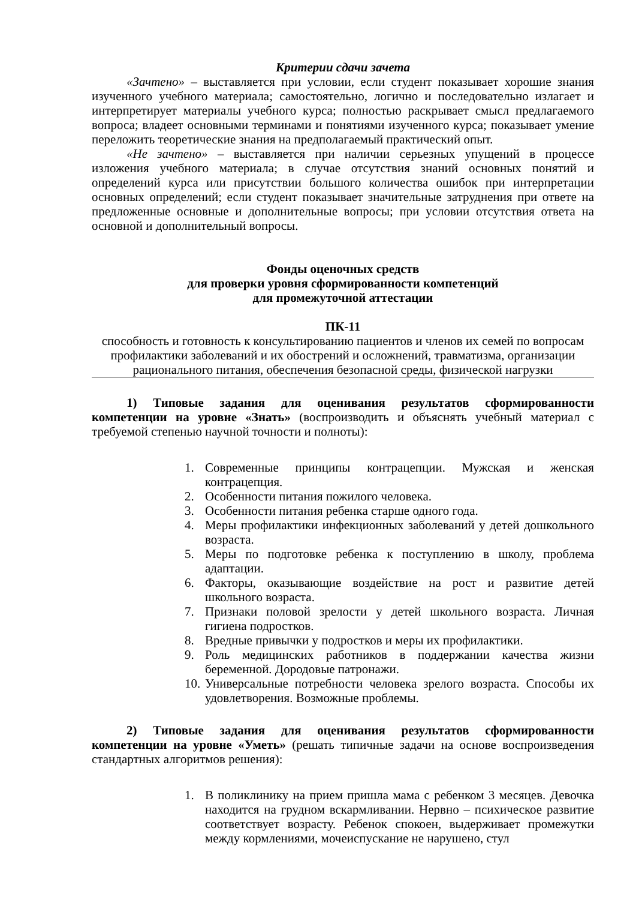Критерии сдачи зачета
«Зачтено» – выставляется при условии, если студент показывает хорошие знания изученного учебного материала; самостоятельно, логично и последовательно излагает и интерпретирует материалы учебного курса; полностью раскрывает смысл предлагаемого вопроса; владеет основными терминами и понятиями изученного курса; показывает умение переложить теоретические знания на предполагаемый практический опыт.
«Не зачтено» – выставляется при наличии серьезных упущений в процессе изложения учебного материала; в случае отсутствия знаний основных понятий и определений курса или присутствии большого количества ошибок при интерпретации основных определений; если студент показывает значительные затруднения при ответе на предложенные основные и дополнительные вопросы; при условии отсутствия ответа на основной и дополнительный вопросы.
Фонды оценочных средств
для проверки уровня сформированности компетенций
для промежуточной аттестации
ПК-11
способность и готовность к консультированию пациентов и членов их семей по вопросам профилактики заболеваний и их обострений и осложнений, травматизма, организации рационального питания, обеспечения безопасной среды, физической нагрузки
1) Типовые задания для оценивания результатов сформированности компетенции на уровне «Знать» (воспроизводить и объяснять учебный материал с требуемой степенью научной точности и полноты):
1. Современные принципы контрацепции. Мужская и женская контрацепция.
2. Особенности питания пожилого человека.
3. Особенности питания ребенка старше одного года.
4. Меры профилактики инфекционных заболеваний у детей дошкольного возраста.
5. Меры по подготовке ребенка к поступлению в школу, проблема адаптации.
6. Факторы, оказывающие воздействие на рост и развитие детей школьного возраста.
7. Признаки половой зрелости у детей школьного возраста. Личная гигиена подростков.
8. Вредные привычки у подростков и меры их профилактики.
9. Роль медицинских работников в поддержании качества жизни беременной. Дородовые патронажи.
10. Универсальные потребности человека зрелого возраста. Способы их удовлетворения. Возможные проблемы.
2) Типовые задания для оценивания результатов сформированности компетенции на уровне «Уметь» (решать типичные задачи на основе воспроизведения стандартных алгоритмов решения):
1. В поликлинику на прием пришла мама с ребенком 3 месяцев. Девочка находится на грудном вскармливании. Нервно – психическое развитие соответствует возрасту. Ребенок спокоен, выдерживает промежутки между кормлениями, мочеиспускание не нарушено, стул